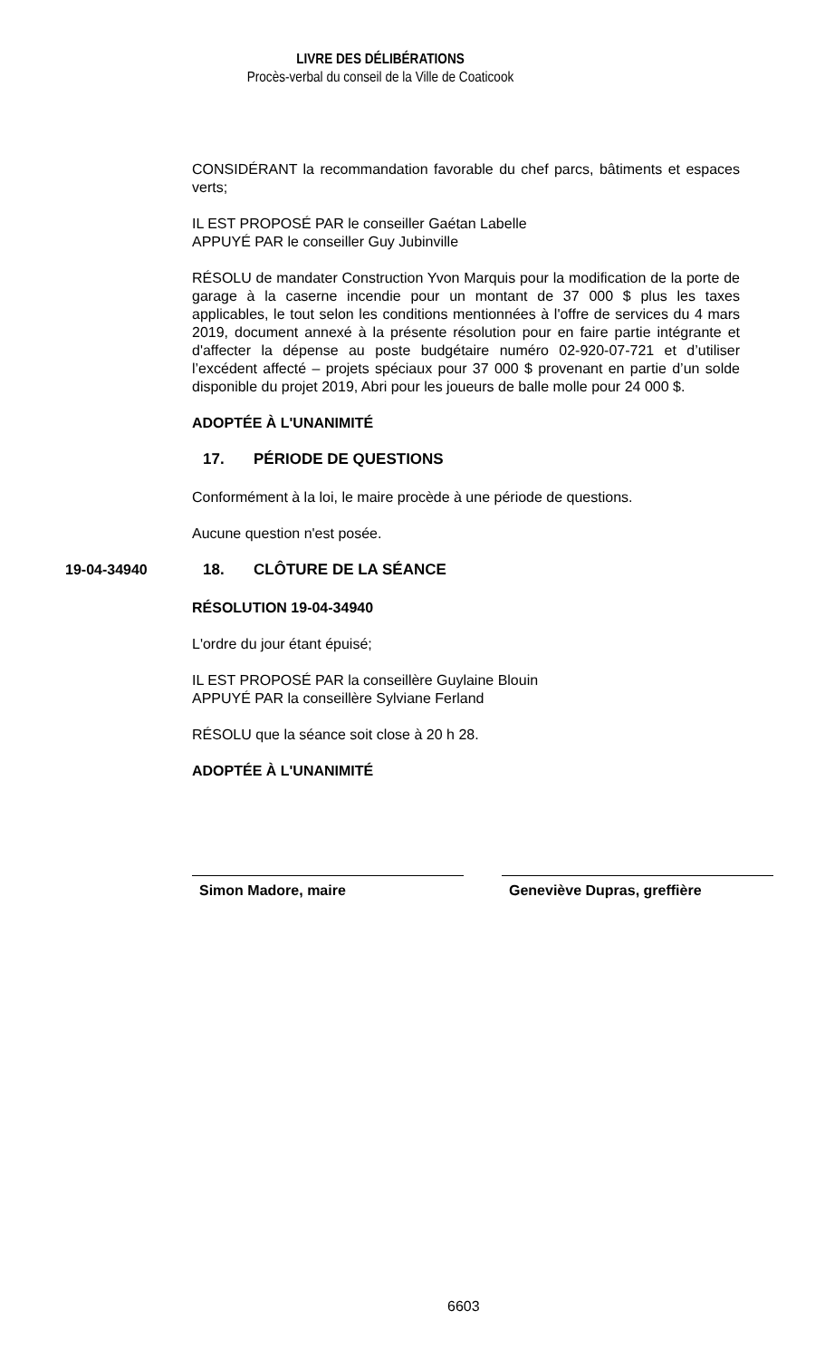LIVRE DES DÉLIBÉRATIONS
Procès-verbal du conseil de la Ville de Coaticook
CONSIDÉRANT la recommandation favorable du chef parcs, bâtiments et espaces verts;
IL EST PROPOSÉ PAR le conseiller Gaétan Labelle
APPUYÉ PAR le conseiller Guy Jubinville
RÉSOLU de mandater Construction Yvon Marquis pour la modification de la porte de garage à la caserne incendie pour un montant de 37 000 $ plus les taxes applicables, le tout selon les conditions mentionnées à l'offre de services du 4 mars 2019, document annexé à la présente résolution pour en faire partie intégrante et d'affecter la dépense au poste budgétaire numéro 02-920-07-721 et d’utiliser l’excédent affecté – projets spéciaux pour 37 000 $ provenant en partie d’un solde disponible du projet 2019, Abri pour les joueurs de balle molle pour 24 000 $.
ADOPTÉE À L'UNANIMITÉ
17. PÉRIODE DE QUESTIONS
Conformément à la loi, le maire procède à une période de questions.
Aucune question n'est posée.
19-04-34940 18. CLÔTURE DE LA SÉANCE
RÉSOLUTION 19-04-34940
L'ordre du jour étant épuisé;
IL EST PROPOSÉ PAR la conseillère Guylaine Blouin
APPUYÉ PAR la conseillère Sylviane Ferland
RÉSOLU que la séance soit close à 20 h 28.
ADOPTÉE À L'UNANIMITÉ
Simon Madore, maire Geneviève Dupras, greffière
6603